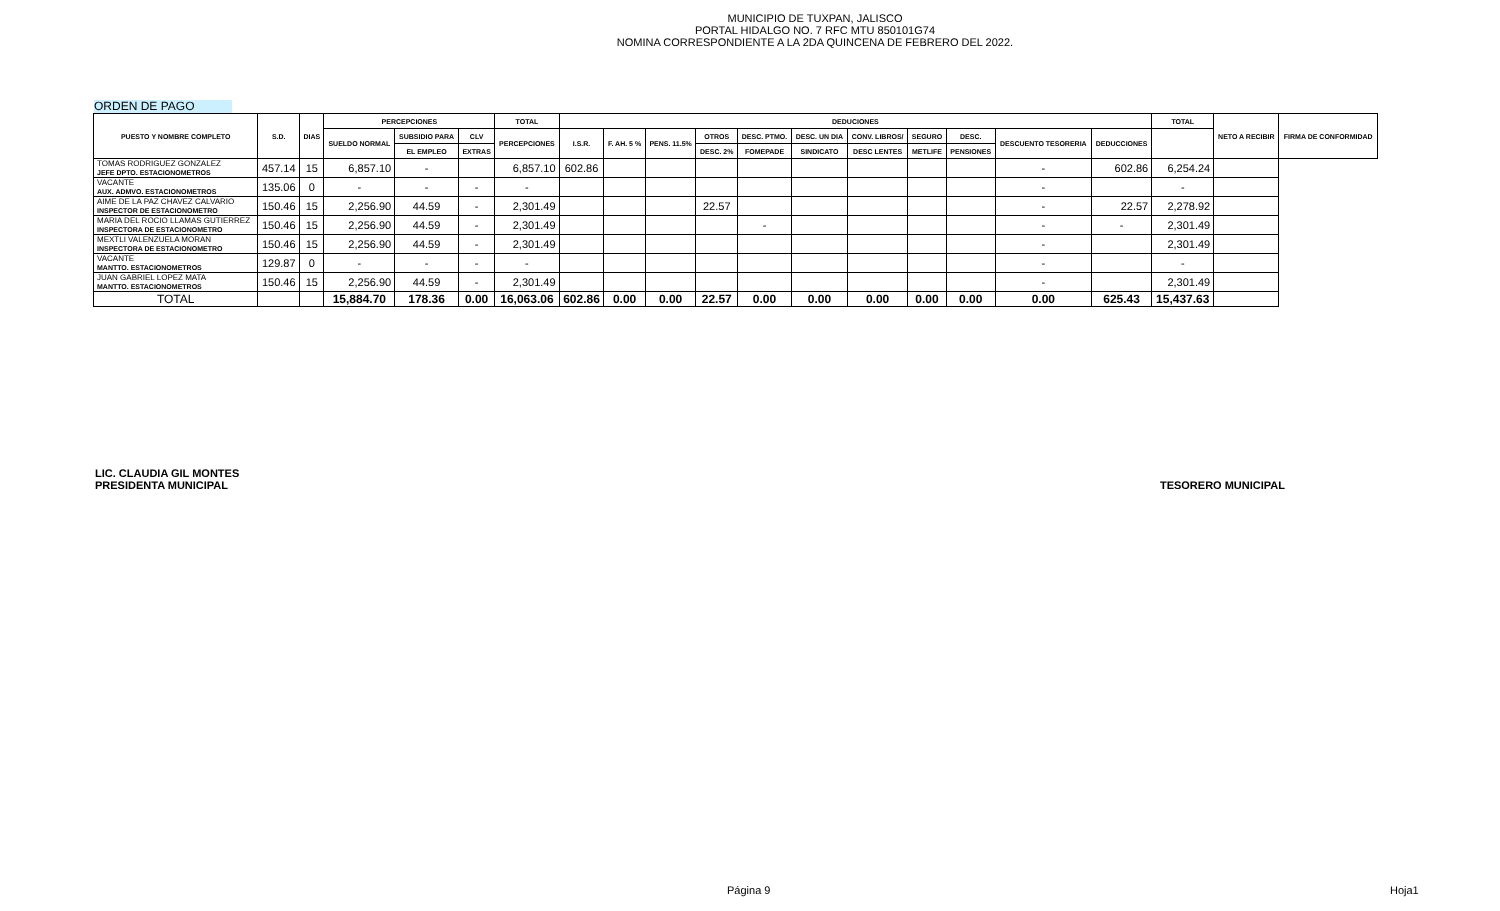MUNICIPIO DE TUXPAN, JALISCO
PORTAL HIDALGO NO. 7 RFC MTU 850101G74
NOMINA CORRESPONDIENTE A LA 2DA QUINCENA DE FEBRERO DEL 2022.
ORDEN DE PAGO
| PUESTO Y NOMBRE COMPLETO | S.D. | DIAS | PERCEPCIONES | | | TOTAL | DEDUCIONES | | | | | | | | | | | TOTAL | NETO A RECIBIR | FIRMA DE CONFORMIDAD |
| --- | --- | --- | --- | --- | --- | --- | --- | --- | --- | --- | --- | --- | --- | --- | --- | --- | --- | --- | --- | --- |
| | | | SUELDO NORMAL | SUBSIDIO PARA | CLV | PERCEPCIONES | I.S.R. | F. AH. 5 % | PENS. 11.5% | OTROS | DESC. PTMO. | DESC. UN DIA | CONV. LIBROS/ | SEGURO | DESC. | DESCUENTO TESORERIA | DEDUCCIONES | | | |
| | | | | EL EMPLEO | EXTRAS | | | | | DESC. 2% | FOMEPADE | SINDICATO | DESC LENTES | METLIFE | PENSIONES | | | | | |
| TOMAS RODRIGUEZ GONZALEZ JEFE DPTO. ESTACIONOMETROS | 457.14 | 15 | 6,857.10 | - | | 6,857.10 | 602.86 | | | | | | | | | - | 602.86 | 6,254.24 | | |
| VACANTE AUX. ADMVO. ESTACIONOMETROS | 135.06 | 0 | - | - | - | - | | | | | | | | | | - | | - | | |
| AIME DE LA PAZ CHAVEZ CALVARIO INSPECTOR DE ESTACIONOMETRO | 150.46 | 15 | 2,256.90 | 44.59 | - | 2,301.49 | | | | 22.57 | | | | | | - | 22.57 | 2,278.92 | | |
| MARIA DEL ROCIO LLAMAS GUTIERREZ INSPECTORA DE ESTACIONOMETRO | 150.46 | 15 | 2,256.90 | 44.59 | - | 2,301.49 | | | | | - | | | | | - | - | 2,301.49 | | |
| MEXTLI VALENZUELA MORAN INSPECTORA DE ESTACIONOMETRO | 150.46 | 15 | 2,256.90 | 44.59 | - | 2,301.49 | | | | | | | | | | - | | 2,301.49 | | |
| VACANTE MANTTO. ESTACIONOMETROS | 129.87 | 0 | - | - | - | - | | | | | | | | | | - | | - | | |
| JUAN GABRIEL LOPEZ MATA MANTTO. ESTACIONOMETROS | 150.46 | 15 | 2,256.90 | 44.59 | - | 2,301.49 | | | | | | | | | | - | | 2,301.49 | | |
| TOTAL | | | 15,884.70 | 178.36 | 0.00 | 16,063.06 | 602.86 | 0.00 | 0.00 | 22.57 | 0.00 | 0.00 | 0.00 | 0.00 | 0.00 | 0.00 | 625.43 | 15,437.63 | | |
LIC. CLAUDIA GIL MONTES
PRESIDENTA MUNICIPAL
TESORERO MUNICIPAL
Página 9 Hoja1